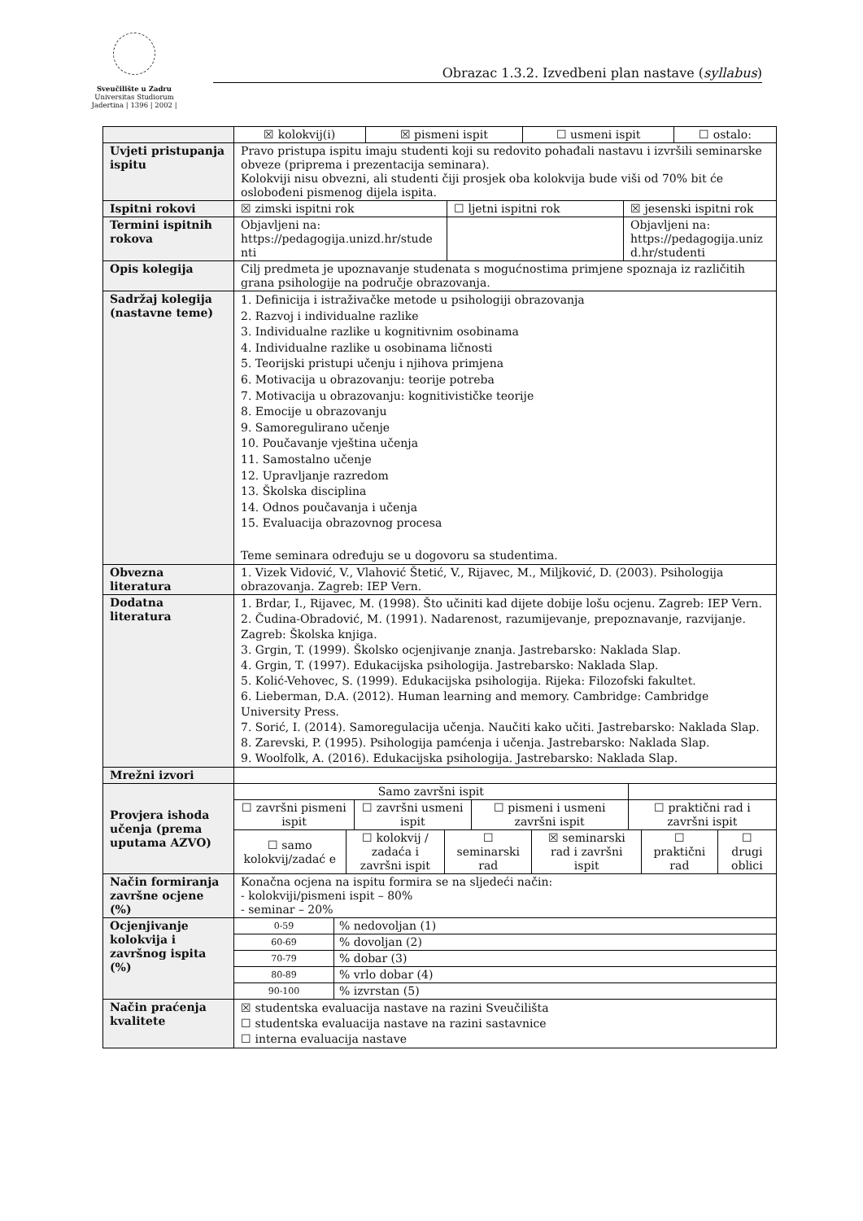Sveučilište u Zadru
Universitas Studiorum
Jadertina | 1396 | 2002 |
Obrazac 1.3.2. Izvedbeni plan nastave (syllabus)
| | / ☒ kolokvij(i) / ☒ pismeni ispit / ☐ usmeni ispit / ☐ ostalo: / |
| Uvjeti pristupanja ispitu | Pravo pristupa ispitu imaju studenti koji su redovito pohađali nastavu i izvršili seminarske obveze (priprema i prezentacija seminara). Kolokviji nisu obvezni, ali studenti čiji prosjek oba kolokvija bude viši od 70% bit će oslobođeni pismenog dijela ispita. |
| Ispitni rokovi | / ☒ zimski ispitni rok / ☐ ljetni ispitni rok / ☒ jesenski ispitni rok / |
| Termini ispitnih rokova | / Objavljeni na: https://pedagogija.unizd.hr/stude nti / / Objavljeni na: https://pedagogija.uniz d.hr/studenti / |
| Opis kolegija | Cilj predmeta je upoznavanje studenata s mogućnostima primjene spoznaja iz različitih grana psihologije na područje obrazovanja. |
| Sadržaj kolegija (nastavne teme) | 1. Definicija i istraživačke metode u psihologiji obrazovanja 2. Razvoj i individualne razlike 3. Individualne razlike u kognitivnim osobinama 4. Individualne razlike u osobinama ličnosti 5. Teorijski pristupi učenju i njihova primjena 6. Motivacija u obrazovanju: teorije potreba 7. Motivacija u obrazovanju: kognitivističke teorije 8. Emocije u obrazovanju 9. Samoregulirano učenje 10. Poučavanje vještina učenja 11. Samostalno učenje 12. Upravljanje razredom 13. Školska disciplina 14. Odnos poučavanja i učenja 15. Evaluacija obrazovnog procesa Teme seminara određuju se u dogovoru sa studentima. |
| Obvezna literatura | 1. Vizek Vidović, V., Vlahović Štetić, V., Rijavec, M., Miljković, D. (2003). Psihologija obrazovanja. Zagreb: IEP Vern. |
| Dodatna literatura | 1. Brdar, I., Rijavec, M. (1998). Što učiniti kad dijete dobije lošu ocjenu. Zagreb: IEP Vern. 2. Čudina-Obradović, M. (1991). Nadarenost, razumijevanje, prepoznavanje, razvijanje. Zagreb: Školska knjiga. 3. Grgin, T. (1999). Školsko ocjenjivanje znanja. Jastrebarsko: Naklada Slap. 4. Grgin, T. (1997). Edukacijska psihologija. Jastrebarsko: Naklada Slap. 5. Kolić-Vehovec, S. (1999). Edukacijska psihologija. Rijeka: Filozofski fakultet. 6. Lieberman, D.A. (2012). Human learning and memory. Cambridge: Cambridge University Press. 7. Sorić, I. (2014). Samoregulacija učenja. Naučiti kako učiti. Jastrebarsko: Naklada Slap. 8. Zarevski, P. (1995). Psihologija pamćenja i učenja. Jastrebarsko: Naklada Slap. 9. Woolfolk, A. (2016). Edukacijska psihologija. Jastrebarsko: Naklada Slap. |
| Mrežni izvori | |
| Provjera ishoda učenja (prema uputama AZVO) | / Samo završni ispit / / / / / ☐ završni pismeni ispit / ☐ završni usmeni ispit / ☐ pismeni i usmeni završni ispit / ☐ praktični rad i završni ispit / / ☐ samo kolokvij/zadać e / ☐ kolokvij / zadaća i završni ispit / ☐ seminarski rad / ☒ seminarski rad i završni ispit / ☐ praktični rad / ☐ drugi oblici / |
| Način formiranja završne ocjene (%) | Konačna ocjena na ispitu formira se na sljedeći način: - kolokviji/pismeni ispit – 80% - seminar – 20% |
| Ocjenjivanje kolokvija i završnog ispita (%) | / 0-59 / % nedovoljan (1) / / 60-69 / % dovoljan (2) / / 70-79 / % dobar (3) / / 80-89 / % vrlo dobar (4) / / 90-100 / % izvrstan (5) / |
| Način praćenja kvalitete | ☒ studentska evaluacija nastave na razini Sveučilišta ☐ studentska evaluacija nastave na razini sastavnice ☐ interna evaluacija nastave |